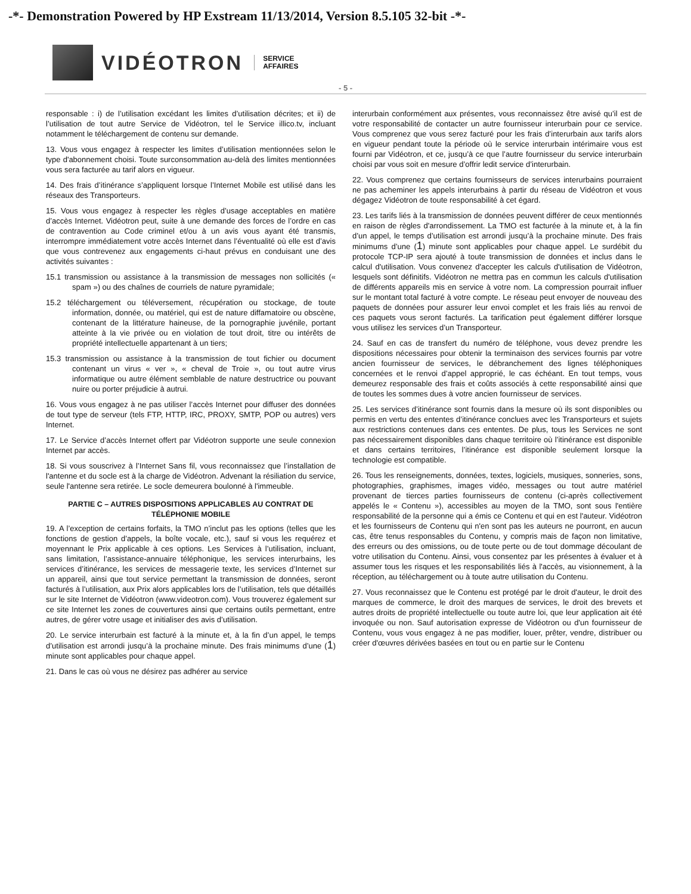-*- Demonstration Powered by HP Exstream 11/13/2014, Version 8.5.105 32-bit -*-
VIDÉOTRON
SERVICE
AFFAIRES
- 5 -
responsable : i) de l’utilisation excédant les limites d’utilisation décrites; et ii) de l’utilisation de tout autre Service de Vidéotron, tel le Service illico.tv, incluant notamment le téléchargement de contenu sur demande.
13. Vous vous engagez à respecter les limites d’utilisation mentionnées selon le type d'abonnement choisi. Toute surconsommation au-delà des limites mentionnées vous sera facturée au tarif alors en vigueur.
14. Des frais d’itinérance s’appliquent lorsque l’Internet Mobile est utilisé dans les réseaux des Transporteurs.
15. Vous vous engagez à respecter les règles d’usage acceptables en matière d’accès Internet. Vidéotron peut, suite à une demande des forces de l’ordre en cas de contravention au Code criminel et/ou à un avis vous ayant été transmis, interrompre immédiatement votre accès Internet dans l’éventualité où elle est d’avis que vous contrevenez aux engagements ci-haut prévus en conduisant une des activités suivantes :
15.1 transmission ou assistance à la transmission de messages non sollicités (« spam ») ou des chaînes de courriels de nature pyramidale;
15.2 téléchargement ou téléversement, récupération ou stockage, de toute information, donnée, ou matériel, qui est de nature diffamatoire ou obscène, contenant de la littérature haineuse, de la pornographie juvénile, portant atteinte à la vie privée ou en violation de tout droit, titre ou intérêts de propriété intellectuelle appartenant à un tiers;
15.3 transmission ou assistance à la transmission de tout fichier ou document contenant un virus « ver », « cheval de Troie », ou tout autre virus informatique ou autre élément semblable de nature destructrice ou pouvant nuire ou porter préjudicie à autrui.
16. Vous vous engagez à ne pas utiliser l’accès Internet pour diffuser des données de tout type de serveur (tels FTP, HTTP, IRC, PROXY, SMTP, POP ou autres) vers Internet.
17. Le Service d’accès Internet offert par Vidéotron supporte une seule connexion Internet par accès.
18. Si vous souscrivez à l’Internet Sans fil, vous reconnaissez que l’installation de l'antenne et du socle est à la charge de Vidéotron. Advenant la résiliation du service, seule l'antenne sera retirée. Le socle demeurera boulonné à l'immeuble.
PARTIE C – AUTRES DISPOSITIONS APPLICABLES AU CONTRAT DE TÉLÉPHONIE MOBILE
19. A l’exception de certains forfaits, la TMO n’inclut pas les options (telles que les fonctions de gestion d’appels, la boîte vocale, etc.), sauf si vous les requérez et moyennant le Prix applicable à ces options. Les Services à l’utilisation, incluant, sans limitation, l’assistance-annuaire téléphonique, les services interurbains, les services d’itinérance, les services de messagerie texte, les services d’Internet sur un appareil, ainsi que tout service permettant la transmission de données, seront facturés à l’utilisation, aux Prix alors applicables lors de l’utilisation, tels que détaillés sur le site Internet de Vidéotron (www.videotron.com). Vous trouverez également sur ce site Internet les zones de couvertures ainsi que certains outils permettant, entre autres, de gérer votre usage et initialiser des avis d’utilisation.
20. Le service interurbain est facturé à la minute et, à la fin d’un appel, le temps d’utilisation est arrondi jusqu’à la prochaine minute. Des frais minimums d’une (1) minute sont applicables pour chaque appel.
21. Dans le cas où vous ne désirez pas adhérer au service
interurbain conformément aux présentes, vous reconnaissez être avisé qu’il est de votre responsabilité de contacter un autre fournisseur interurbain pour ce service. Vous comprenez que vous serez facturé pour les frais d’interurbain aux tarifs alors en vigueur pendant toute la période où le service interurbain intérimaire vous est fourni par Vidéotron, et ce, jusqu’à ce que l’autre fournisseur du service interurbain choisi par vous soit en mesure d’offrir ledit service d’interurbain.
22. Vous comprenez que certains fournisseurs de services interurbains pourraient ne pas acheminer les appels interurbains à partir du réseau de Vidéotron et vous dégagez Vidéotron de toute responsabilité à cet égard.
23. Les tarifs liés à la transmission de données peuvent différer de ceux mentionnés en raison de règles d'arrondissement. La TMO est facturée à la minute et, à la fin d’un appel, le temps d’utilisation est arrondi jusqu’à la prochaine minute. Des frais minimums d’une (1) minute sont applicables pour chaque appel. Le surdébit du protocole TCP-IP sera ajouté à toute transmission de données et inclus dans le calcul d'utilisation. Vous convenez d'accepter les calculs d'utilisation de Vidéotron, lesquels sont définitifs. Vidéotron ne mettra pas en commun les calculs d'utilisation de différents appareils mis en service à votre nom. La compression pourrait influer sur le montant total facturé à votre compte. Le réseau peut envoyer de nouveau des paquets de données pour assurer leur envoi complet et les frais liés au renvoi de ces paquets vous seront facturés. La tarification peut également différer lorsque vous utilisez les services d’un Transporteur.
24. Sauf en cas de transfert du numéro de téléphone, vous devez prendre les dispositions nécessaires pour obtenir la terminaison des services fournis par votre ancien fournisseur de services, le débranchement des lignes téléphoniques concernées et le renvoi d’appel approprié, le cas échéant. En tout temps, vous demeurez responsable des frais et coûts associés à cette responsabilité ainsi que de toutes les sommes dues à votre ancien fournisseur de services.
25. Les services d’itinérance sont fournis dans la mesure où ils sont disponibles ou permis en vertu des ententes d’itinérance conclues avec les Transporteurs et sujets aux restrictions contenues dans ces ententes. De plus, tous les Services ne sont pas nécessairement disponibles dans chaque territoire où l’itinérance est disponible et dans certains territoires, l’itinérance est disponible seulement lorsque la technologie est compatible.
26. Tous les renseignements, données, textes, logiciels, musiques, sonneries, sons, photographies, graphismes, images vidéo, messages ou tout autre matériel provenant de tierces parties fournisseurs de contenu (ci-après collectivement appelés le « Contenu »), accessibles au moyen de la TMO, sont sous l'entière responsabilité de la personne qui a émis ce Contenu et qui en est l'auteur. Vidéotron et les fournisseurs de Contenu qui n'en sont pas les auteurs ne pourront, en aucun cas, être tenus responsables du Contenu, y compris mais de façon non limitative, des erreurs ou des omissions, ou de toute perte ou de tout dommage découlant de votre utilisation du Contenu. Ainsi, vous consentez par les présentes à évaluer et à assumer tous les risques et les responsabilités liés à l'accès, au visionnement, à la réception, au téléchargement ou à toute autre utilisation du Contenu.
27. Vous reconnaissez que le Contenu est protégé par le droit d'auteur, le droit des marques de commerce, le droit des marques de services, le droit des brevets et autres droits de propriété intellectuelle ou toute autre loi, que leur application ait été invoquée ou non. Sauf autorisation expresse de Vidéotron ou d'un fournisseur de Contenu, vous vous engagez à ne pas modifier, louer, prêter, vendre, distribuer ou créer d'œuvres dérivées basées en tout ou en partie sur le Contenu